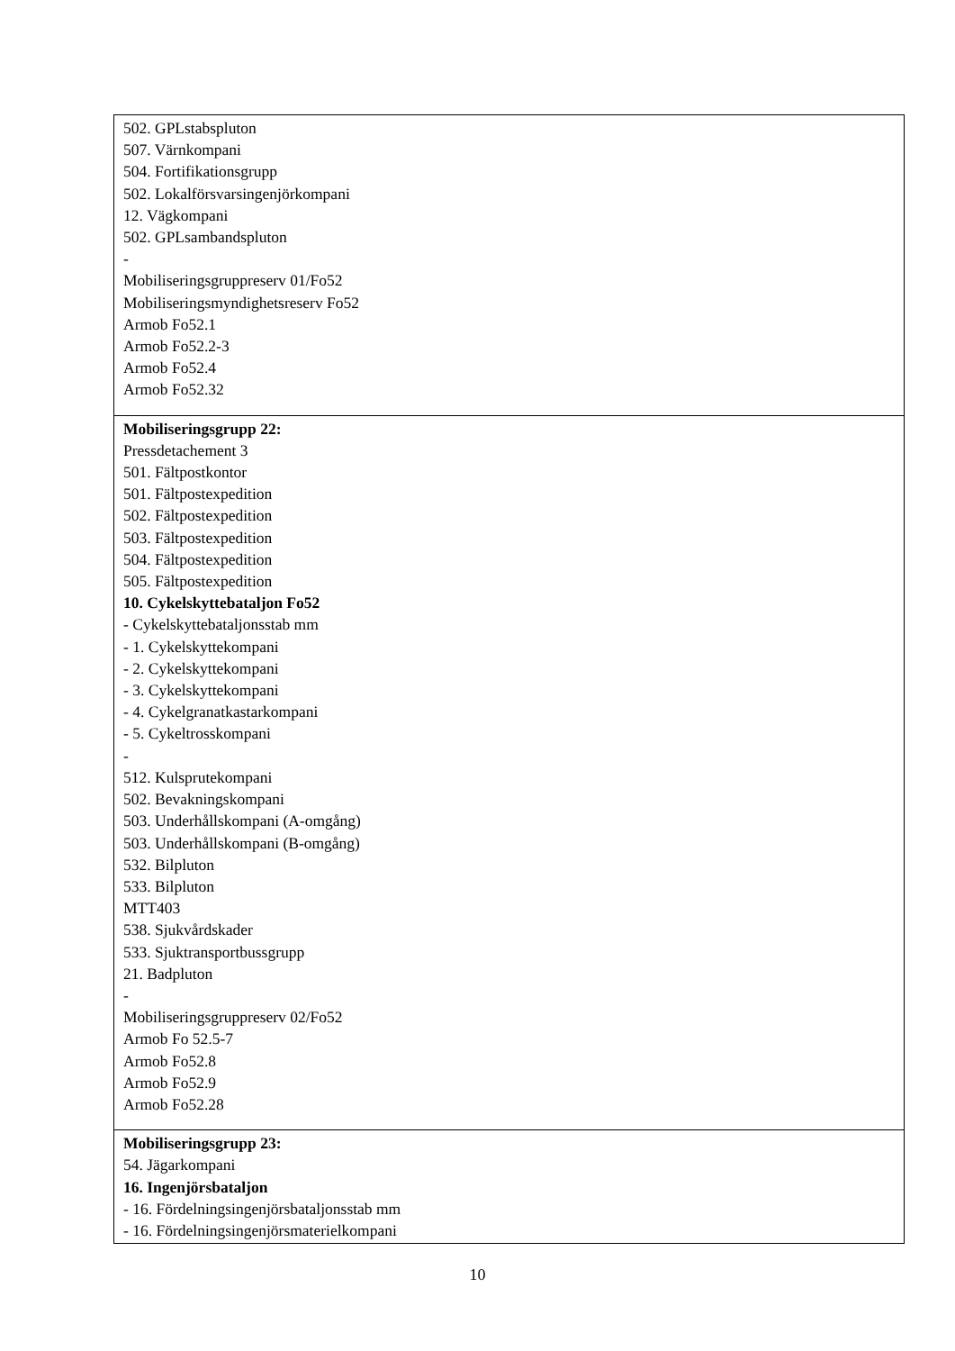| 502. GPLstabspluton 507. Värnkompani 504. Fortifikationsgrupp 502. Lokalförsvarsingenjörkompani 12. Vägkompani 502. GPLsambandspluton - Mobiliseringsgruppreserv 01/Fo52 Mobiliseringsmyndighetsreserv Fo52 Armob Fo52.1 Armob Fo52.2-3 Armob Fo52.4 Armob Fo52.32 |
| Mobiliseringsgrupp 22: Pressdetachement 3 501. Fältpostkontor 501. Fältpostexpedition 502. Fältpostexpedition 503. Fältpostexpedition 504. Fältpostexpedition 505. Fältpostexpedition 10. Cykelskyttebataljon Fo52 - Cykelskyttebataljonsstab mm - 1. Cykelskyttekompani - 2. Cykelskyttekompani - 3. Cykelskyttekompani - 4. Cykelgranatkastarkompani - 5. Cykeltrosskompani - 512. Kulsprutekompani 502. Bevakningskompani 503. Underhållskompani (A-omgång) 503. Underhållskompani (B-omgång) 532. Bilpluton 533. Bilpluton MTT403 538. Sjukvårdskader 533. Sjuktransportbussgrupp 21. Badpluton - Mobiliseringsgruppreserv 02/Fo52 Armob Fo 52.5-7 Armob Fo52.8 Armob Fo52.9 Armob Fo52.28 |
| Mobiliseringsgrupp 23: 54. Jägarkompani 16. Ingenjörsbataljon - 16. Fördelningsingenjörsbataljonsstab mm - 16. Fördelningsingenjörsmaterielkompani |
10